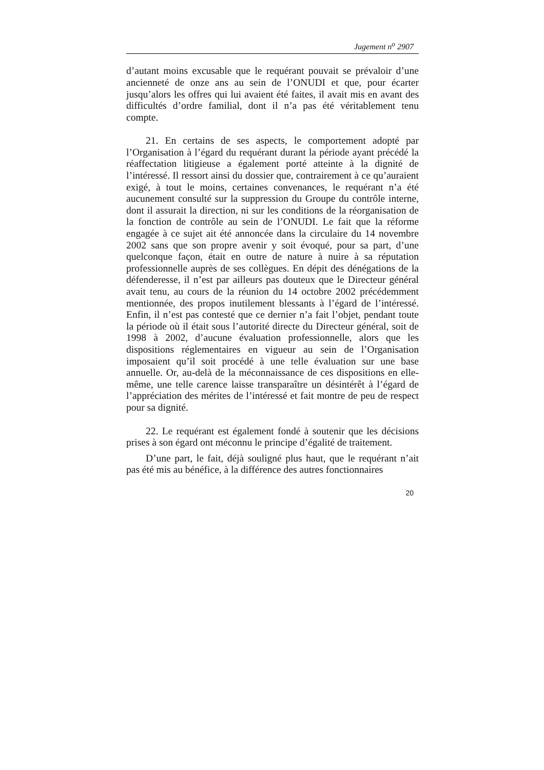Jugement n<sup>o</sup> 2907
d’autant moins excusable que le requérant pouvait se prévaloir d’une ancienneté de onze ans au sein de l’ONUDI et que, pour écarter jusqu’alors les offres qui lui avaient été faites, il avait mis en avant des difficultés d’ordre familial, dont il n’a pas été véritablement tenu compte.
21. En certains de ses aspects, le comportement adopté par l’Organisation à l’égard du requérant durant la période ayant précédé la réaffectation litigieuse a également porté atteinte à la dignité de l’intéressé. Il ressort ainsi du dossier que, contrairement à ce qu’auraient exigé, à tout le moins, certaines convenances, le requérant n’a été aucunement consulté sur la suppression du Groupe du contrôle interne, dont il assurait la direction, ni sur les conditions de la réorganisation de la fonction de contrôle au sein de l’ONUDI. Le fait que la réforme engagée à ce sujet ait été annoncée dans la circulaire du 14 novembre 2002 sans que son propre avenir y soit évoqué, pour sa part, d’une quelconque façon, était en outre de nature à nuire à sa réputation professionnelle auprès de ses collègues. En dépit des dénégations de la défenderesse, il n’est par ailleurs pas douteux que le Directeur général avait tenu, au cours de la réunion du 14 octobre 2002 précédemment mentionnée, des propos inutilement blessants à l’égard de l’intéressé. Enfin, il n’est pas contesté que ce dernier n’a fait l’objet, pendant toute la période où il était sous l’autorité directe du Directeur général, soit de 1998 à 2002, d’aucune évaluation professionnelle, alors que les dispositions réglementaires en vigueur au sein de l’Organisation imposaient qu’il soit procédé à une telle évaluation sur une base annuelle. Or, au-delà de la méconnaissance de ces dispositions en elle-même, une telle carence laisse transparaître un désintérêt à l’égard de l’appréciation des mérites de l’intéressé et fait montre de peu de respect pour sa dignité.
22. Le requérant est également fondé à soutenir que les décisions prises à son égard ont méconnu le principe d’égalité de traitement.
D’une part, le fait, déjà souligné plus haut, que le requérant n’ait pas été mis au bénéfice, à la différence des autres fonctionnaires
20